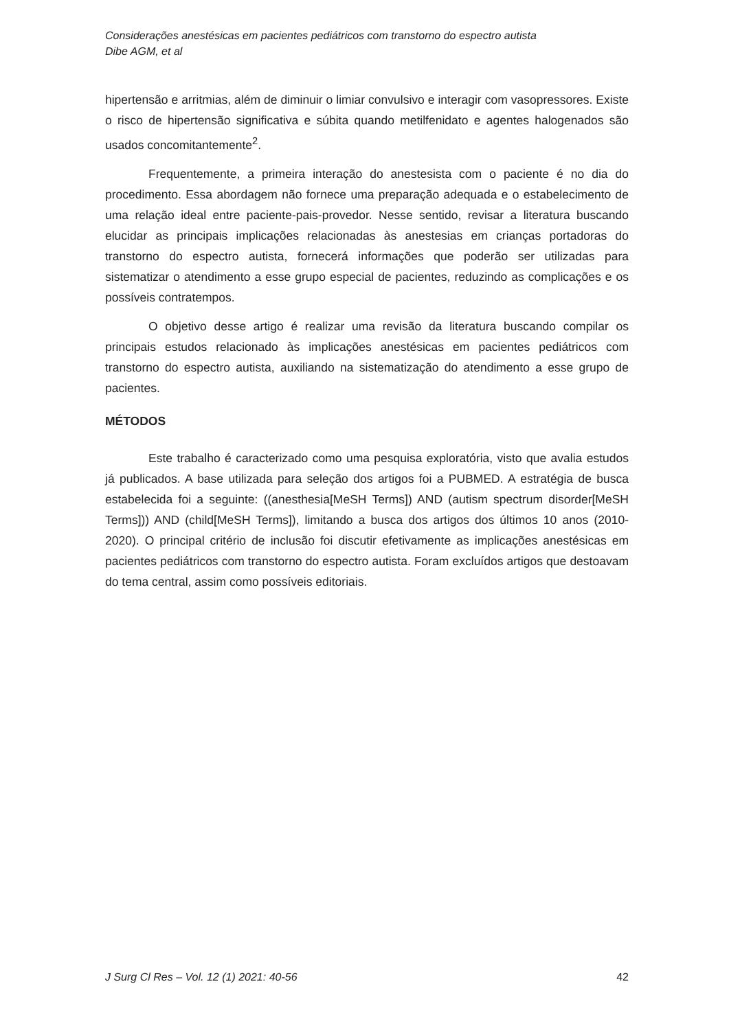Considerações anestésicas em pacientes pediátricos com transtorno do espectro autista
Dibe AGM, et al
hipertensão e arritmias, além de diminuir o limiar convulsivo e interagir com vasopressores. Existe o risco de hipertensão significativa e súbita quando metilfenidato e agentes halogenados são usados concomitantemente<sup>2</sup>.
Frequentemente, a primeira interação do anestesista com o paciente é no dia do procedimento. Essa abordagem não fornece uma preparação adequada e o estabelecimento de uma relação ideal entre paciente-pais-provedor. Nesse sentido, revisar a literatura buscando elucidar as principais implicações relacionadas às anestesias em crianças portadoras do transtorno do espectro autista, fornecerá informações que poderão ser utilizadas para sistematizar o atendimento a esse grupo especial de pacientes, reduzindo as complicações e os possíveis contratempos.
O objetivo desse artigo é realizar uma revisão da literatura buscando compilar os principais estudos relacionado às implicações anestésicas em pacientes pediátricos com transtorno do espectro autista, auxiliando na sistematização do atendimento a esse grupo de pacientes.
MÉTODOS
Este trabalho é caracterizado como uma pesquisa exploratória, visto que avalia estudos já publicados. A base utilizada para seleção dos artigos foi a PUBMED. A estratégia de busca estabelecida foi a seguinte: ((anesthesia[MeSH Terms]) AND (autism spectrum disorder[MeSH Terms])) AND (child[MeSH Terms]), limitando a busca dos artigos dos últimos 10 anos (2010-2020). O principal critério de inclusão foi discutir efetivamente as implicações anestésicas em pacientes pediátricos com transtorno do espectro autista. Foram excluídos artigos que destoavam do tema central, assim como possíveis editoriais.
J Surg Cl Res – Vol. 12 (1) 2021: 40-56 42